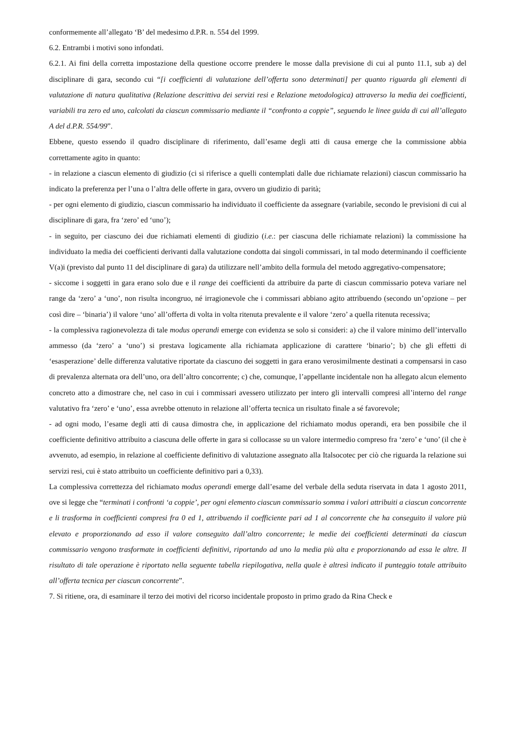conformemente all’allegato ‘B’ del medesimo d.P.R. n. 554 del 1999.
6.2. Entrambi i motivi sono infondati.
6.2.1. Ai fini della corretta impostazione della questione occorre prendere le mosse dalla previsione di cui al punto 11.1, sub a) del disciplinare di gara, secondo cui “[i coefficienti di valutazione dell’offerta sono determinati] per quanto riguarda gli elementi di valutazione di natura qualitativa (Relazione descrittiva dei servizi resi e Relazione metodologica) attraverso la media dei coefficienti, variabili tra zero ed uno, calcolati da ciascun commissario mediante il “confronto a coppie”, seguendo le linee guida di cui all’allegato A del d.P.R. 554/99”.
Ebbene, questo essendo il quadro disciplinare di riferimento, dall’esame degli atti di causa emerge che la commissione abbia correttamente agito in quanto:
- in relazione a ciascun elemento di giudizio (ci si riferisce a quelli contemplati dalle due richiamate relazioni) ciascun commissario ha indicato la preferenza per l’una o l’altra delle offerte in gara, ovvero un giudizio di parità;
- per ogni elemento di giudizio, ciascun commissario ha individuato il coefficiente da assegnare (variabile, secondo le previsioni di cui al disciplinare di gara, fra ‘zero’ ed ‘uno’);
- in seguito, per ciascuno dei due richiamati elementi di giudizio (i.e.: per ciascuna delle richiamate relazioni) la commissione ha individuato la media dei coefficienti derivanti dalla valutazione condotta dai singoli commissari, in tal modo determinando il coefficiente V(a)i (previsto dal punto 11 del disciplinare di gara) da utilizzare nell’ambito della formula del metodo aggregativo-compensatore;
- siccome i soggetti in gara erano solo due e il range dei coefficienti da attribuire da parte di ciascun commissario poteva variare nel range da ‘zero’ a ‘uno’, non risulta incongruo, né irragionevole che i commissari abbiano agito attribuendo (secondo un’opzione – per così dire – ‘binaria’) il valore ‘uno’ all’offerta di volta in volta ritenuta prevalente e il valore ‘zero’ a quella ritenuta recessiva;
- la complessiva ragionevolezza di tale modus operandi emerge con evidenza se solo si consideri: a) che il valore minimo dell’intervallo ammesso (da ‘zero’ a ‘uno’) si prestava logicamente alla richiamata applicazione di carattere ‘binario’; b) che gli effetti di ‘esasperazione’ delle differenza valutative riportate da ciascuno dei soggetti in gara erano verosimilmente destinati a compensarsi in caso di prevalenza alternata ora dell’uno, ora dell’altro concorrente; c) che, comunque, l’appellante incidentale non ha allegato alcun elemento concreto atto a dimostrare che, nel caso in cui i commissari avessero utilizzato per intero gli intervalli compresi all’interno del range valutativo fra ‘zero’ e ‘uno’, essa avrebbe ottenuto in relazione all’offerta tecnica un risultato finale a sé favorevole;
- ad ogni modo, l’esame degli atti di causa dimostra che, in applicazione del richiamato modus operandi, era ben possibile che il coefficiente definitivo attribuito a ciascuna delle offerte in gara si collocasse su un valore intermedio compreso fra ‘zero’ e ‘uno’ (il che è avvenuto, ad esempio, in relazione al coefficiente definitivo di valutazione assegnato alla Italsocotec per ciò che riguarda la relazione sui servizi resi, cui è stato attribuito un coefficiente definitivo pari a 0,33).
La complessiva correttezza del richiamato modus operandi emerge dall’esame del verbale della seduta riservata in data 1 agosto 2011, ove si legge che “terminati i confronti ‘a coppie’, per ogni elemento ciascun commissario somma i valori attribuiti a ciascun concorrente e li trasforma in coefficienti compresi fra 0 ed 1, attribuendo il coefficiente pari ad 1 al concorrente che ha conseguito il valore più elevato e proporzionando ad esso il valore conseguito dall’altro concorrente; le medie dei coefficienti determinati da ciascun commissario vengono trasformate in coefficienti definitivi, riportando ad uno la media più alta e proporzionando ad essa le altre. Il risultato di tale operazione è riportato nella seguente tabella riepilogativa, nella quale è altresì indicato il punteggio totale attribuito all’offerta tecnica per ciascun concorrente”.
7. Si ritiene, ora, di esaminare il terzo dei motivi del ricorso incidentale proposto in primo grado da Rina Check e